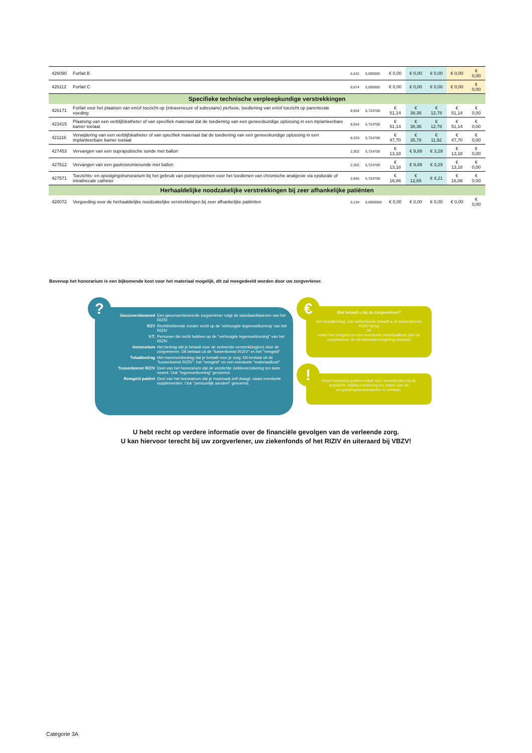| 426090 | Forfait B | 6,432 | 0,000000 | € 0,00 | € 0,00 | € 0,00 | € 0,00 | € 0,00 |
| 426112 | Forfait C | 8,874 | 0,000000 | € 0,00 | € 0,00 | € 0,00 | € 0,00 | € 0,00 |
| Specifieke technische verpleegkundige verstrekkingen | | | | | | | | |
| 426171 | Forfait voor het plaatsen van en/of toezicht op (intraveneuze of subcutane) perfusie, toediening van en/of toezicht op parenterale voeding | 8,934 | 5,724709 | € 51,14 | € 38,36 | € 12,78 | € 51,14 | € 0,00 |
| 423415 | Plaatsing van een verblijfskatheter of van specifiek materiaal dat de toediening van een geneeskundige oplossing in een inplanteerbare kamer toelaat | 8,934 | 5,724709 | € 51,14 | € 38,36 | € 12,78 | € 51,14 | € 0,00 |
| 421116 | Verwijdering van een verblijfskatheter of van specifiek materiaal dat de toediening van een geneeskundige oplossing in een implanteerbare kamer toelaat | 8,333 | 5,724709 | € 47,70 | € 35,78 | € 11,92 | € 47,70 | € 0,00 |
| 427453 | Vervangen van een suprapubische sonde met ballon | 2,302 | 5,724709 | € 13,18 | € 9,89 | € 3,29 | € 13,18 | € 0,00 |
| 427512 | Vervangen van een gastrostomiesonde met ballon | 2,302 | 5,724709 | € 13,18 | € 9,89 | € 3,29 | € 13,18 | € 0,00 |
| 427571 | Toezichts- en opvolgingshonorarium bij het gebruik van pompsystemen voor het toedienen van chronische analgesie via epidurale of intrathecale catheter | 2,946 | 5,724709 | € 16,86 | € 12,65 | € 4,21 | € 16,86 | € 0,00 |
| Herhaaldelijke noodzakelijke verstrekkingen bij zeer afhankelijke patiënten | | | | | | | | |
| 428072 | Vergoeding voor de herhaaldelijke noodzakelijke verstrekkingen bij zeer afhankelijke patiënten | 0,134 | 0,0000000 | € 0,00 | € 0,00 | € 0,00 | € 0,00 | € 0,00 |
Bovenop het honorarium is een bijkomende kost voor het materiaal mogelijk, dit zal meegedeeld worden door uw zorgverlener.
Geconventioneerd Een geconventioneerde zorgverlener volgt de standaardtarieven van het RIZIV.
RZV Rechthebbende zonder recht op de 'verhoogde tegemoetkoming' van het RIZIV
V.T. Personen die recht hebben op de "verhoogde tegemoetkoming" van het RIZIV.
Honorarium Het bedrag dat je betaalt voor de verleende verstrekking(en) door de zorgverlener. Dit bestaat uit de "tussenkomst RIZIV" en het "remgeld"
Totaalbedrag Het maximumbedrag dat je betaalt voor je zorg. Dit bestaat uit de "tussenkomst RIZIV", het "remgeld" en een eventuele "materiaalkost"
Tussenkomst RIZIV Deel van het honorarium dat de verplichte ziekteverzekering ten laste neemt. Ook "tegemoetkoming" genoemd.
Remgeld patiënt Deel van het honorarium dat je maximaal zelf draagt, naast eventuele supplementen. Ook "persoonlijk aandeel" genoemd.
?
Wat betaalt u bij de zorgverlener?
het totaalbedrag. Uw ziekenfonds betaalt u de tussenkomst RIZIV terug
OF
enkel het remgeld en een eventuele materiaalkost (als de zorgverlener de derdebetalersregeling toepast)
€
Deze honoraria gelden enkel voor verzekerden bij de verplichte ziekteverzekering en indien aan de vergoedingsvoorwaarden is voldaan.
!
U hebt recht op verdere informatie over de financiële gevolgen van de verleende zorg.
U kan hiervoor terecht bij uw zorgverlener, uw ziekenfonds of het RIZIV én uiteraard bij VBZV!
Categorie 3A